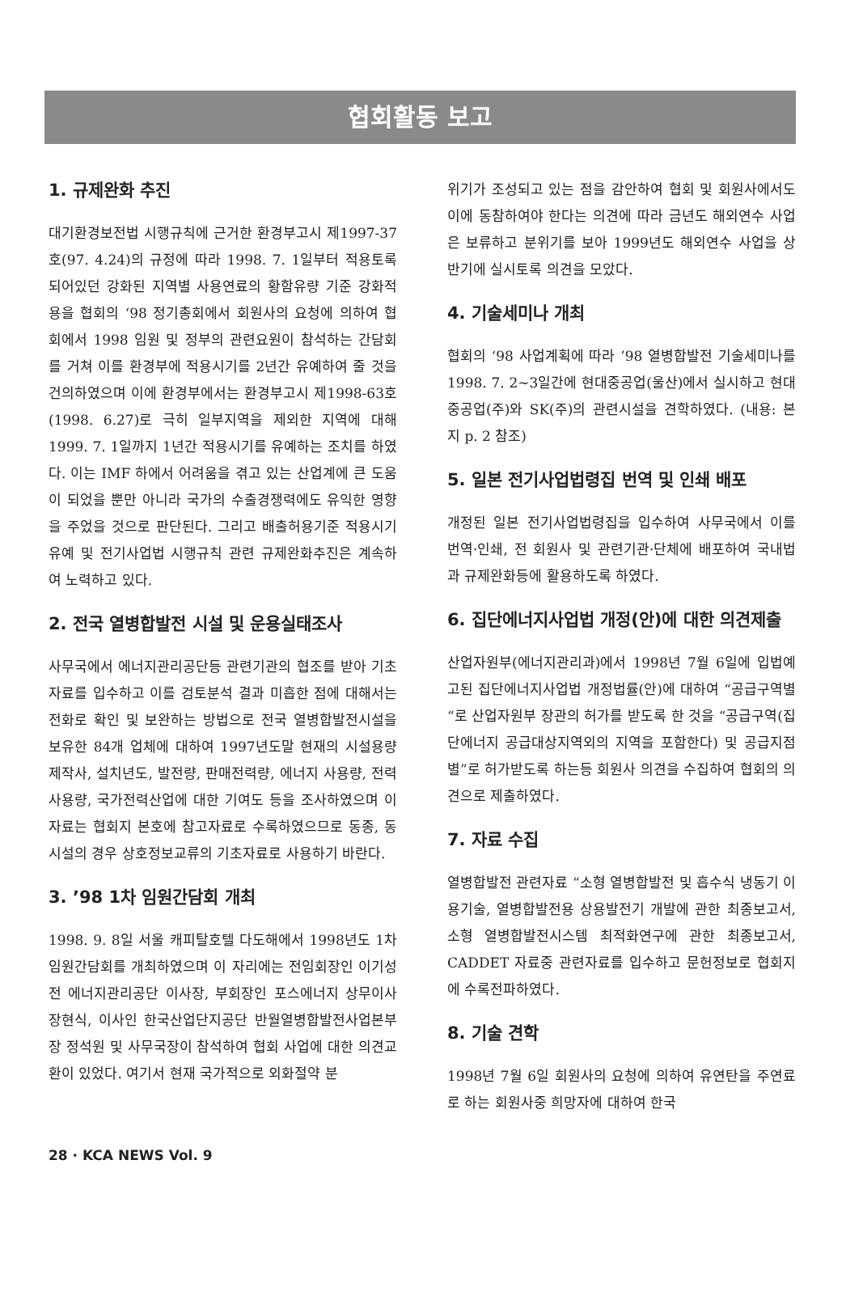협회활동 보고
1. 규제완화 추진
대기환경보전법 시행규칙에 근거한 환경부고시 제1997-37호(97. 4.24)의 규정에 따라 1998. 7. 1일부터 적용토록 되어있던 강화된 지역별 사용연료의 황함유량 기준 강화적용을 협회의 ‘98 정기총회에서 회원사의 요청에 의하여 협회에서 1998 임원 및 정부의 관련요원이 참석하는 간담회를 거쳐 이를 환경부에 적용시기를 2년간 유예하여 줄 것을 건의하였으며 이에 환경부에서는 환경부고시 제1998-63호(1998. 6.27)로 극히 일부지역을 제외한 지역에 대해 1999. 7. 1일까지 1년간 적용시기를 유예하는 조치를 하였다. 이는 IMF 하에서 어려움을 겪고 있는 산업계에 큰 도움이 되었을 뿐만 아니라 국가의 수출경쟁력에도 유익한 영향을 주었을 것으로 판단된다. 그리고 배출허용기준 적용시기 유예 및 전기사업법 시행규칙 관련 규제완화추진은 계속하여 노력하고 있다.
2. 전국 열병합발전 시설 및 운용실태조사
사무국에서 에너지관리공단등 관련기관의 협조를 받아 기초자료를 입수하고 이를 검토분석 결과 미흡한 점에 대해서는 전화로 확인 및 보완하는 방법으로 전국 열병합발전시설을 보유한 84개 업체에 대하여 1997년도말 현재의 시설용량 제작사, 설치년도, 발전량, 판매전력량, 에너지 사용량, 전력사용량, 국가전력산업에 대한 기여도 등을 조사하였으며 이 자료는 협회지 본호에 참고자료로 수록하였으므로 동종, 동시설의 경우 상호정보교류의 기초자료로 사용하기 바란다.
3. ’98 1차 임원간담회 개최
1998. 9. 8일 서울 캐피탈호텔 다도해에서 1998년도 1차 임원간담회를 개최하였으며 이 자리에는 전임회장인 이기성 전 에너지관리공단 이사장, 부회장인 포스에너지 상무이사 장현식, 이사인 한국산업단지공단 반월열병합발전사업본부장 정석원 및 사무국장이 참석하여 협회 사업에 대한 의견교환이 있었다. 여기서 현재 국가적으로 외화절약 분
위기가 조성되고 있는 점을 감안하여 협회 및 회원사에서도 이에 동참하여야 한다는 의견에 따라 금년도 해외연수 사업은 보류하고 분위기를 보아 1999년도 해외연수 사업을 상반기에 실시토록 의견을 모았다.
4. 기술세미나 개최
협회의 ‘98 사업계획에 따라 ’98 열병합발전 기술세미나를 1998. 7. 2~3일간에 현대중공업(울산)에서 실시하고 현대중공업(주)와 SK(주)의 관련시설을 견학하였다. (내용: 본지 p. 2 참조)
5. 일본 전기사업법령집 번역 및 인쇄 배포
개정된 일본 전기사업법령집을 입수하여 사무국에서 이를 번역·인쇄, 전 회원사 및 관련기관·단체에 배포하여 국내법과 규제완화등에 활용하도록 하였다.
6. 집단에너지사업법 개정(안)에 대한 의견제출
산업자원부(에너지관리과)에서 1998년 7월 6일에 입법예고된 집단에너지사업법 개정법률(안)에 대하여 “공급구역별“로 산업자원부 장관의 허가를 받도록 한 것을 “공급구역(집단에너지 공급대상지역외의 지역을 포함한다) 및 공급지점별”로 허가받도록 하는등 회원사 의견을 수집하여 협회의 의견으로 제출하였다.
7. 자료 수집
열병합발전 관련자료 “소형 열병합발전 및 흡수식 냉동기 이용기술, 열병합발전용 상용발전기 개발에 관한 최종보고서, 소형 열병합발전시스템 최적화연구에 관한 최종보고서, CADDET 자료중 관련자료를 입수하고 문헌정보로 협회지에 수록전파하였다.
8. 기술 견학
1998년 7월 6일 회원사의 요청에 의하여 유연탄을 주연료로 하는 회원사중 희망자에 대하여 한국
28 · KCA NEWS Vol. 9